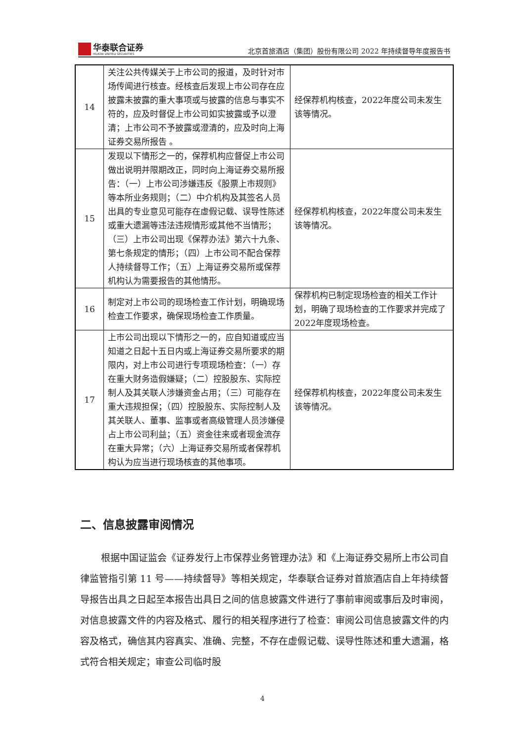华泰联合证券
HUATAI UNITED SECURITIES
北京首旅酒店（集团）股份有限公司 2022 年持续督导年度报告书
| 14 | 关注公共传媒关于上市公司的报道，及时针对市场传闻进行核查。经核查后发现上市公司存在应披露未披露的重大事项或与披露的信息与事实不符的，应及时督促上市公司如实披露或予以澄清；上市公司不予披露或澄清的，应及时向上海证券交易所报告 。 | 经保荐机构核查，2022年度公司未发生该等情况。 |
| 15 | 发现以下情形之一的，保荐机构应督促上市公司做出说明并限期改正，同时向上海证券交易所报告：（一）上市公司涉嫌违反《股票上市规则》等本所业务规则；（二）中介机构及其签名人员出具的专业意见可能存在虚假记载、误导性陈述或重大遗漏等违法违规情形或其他不当情形；（三）上市公司出现《保荐办法》第六十九条、第七条规定的情形；（四）上市公司不配合保荐人持续督导工作；（五）上海证券交易所或保荐机构认为需要报告的其他情形。 | 经保荐机构核查，2022年度公司未发生该等情况。 |
| 16 | 制定对上市公司的现场检查工作计划，明确现场检查工作要求，确保现场检查工作质量。 | 保荐机构已制定现场检查的相关工作计划，明确了现场检查的工作要求并完成了2022年度现场检查。 |
| 17 | 上市公司出现以下情形之一的，应自知道或应当知道之日起十五日内或上海证券交易所要求的期限内，对上市公司进行专项现场检查：（一）存在重大财务造假嫌疑；（二）控股股东、实际控制人及其关联人涉嫌资金占用；（三）可能存在重大违规担保；（四）控股股东、实际控制人及其关联人、董事、监事或者高级管理人员涉嫌侵占上市公司利益；（五）资金往来或者现金流存在重大异常；（六）上海证券交易所或者保荐机构认为应当进行现场核查的其他事项。 | 经保荐机构核查，2022年度公司未发生该等情况。 |
二、信息披露审阅情况
根据中国证监会《证券发行上市保荐业务管理办法》和《上海证券交易所上市公司自律监管指引第 11 号——持续督导》等相关规定，华泰联合证券对首旅酒店自上年持续督导报告出具之日起至本报告出具日之间的信息披露文件进行了事前审阅或事后及时审阅，对信息披露文件的内容及格式、履行的相关程序进行了检查：审阅公司信息披露文件的内容及格式，确信其内容真实、准确、完整，不存在虚假记载、误导性陈述和重大遗漏，格式符合相关规定；审查公司临时股
4